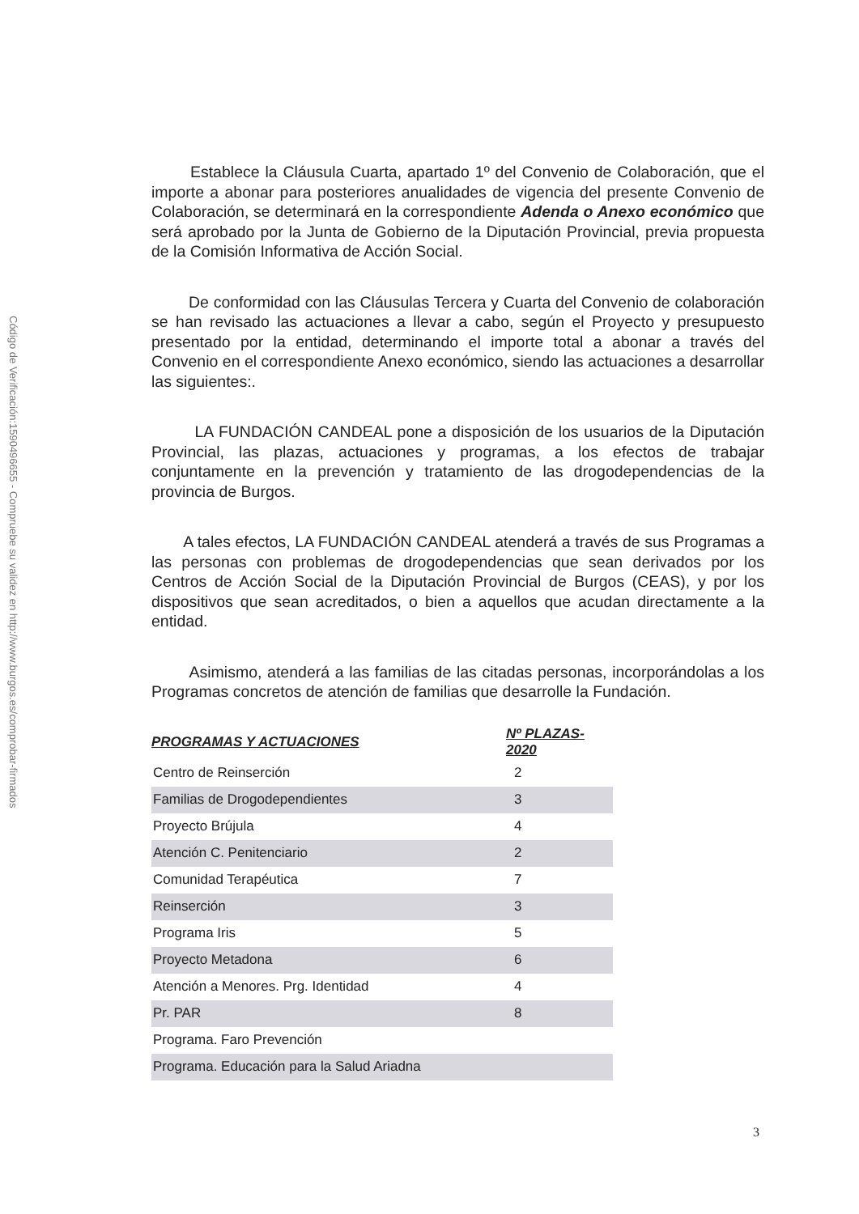Código de Verificación:1590496655 - Compruebe su validez en http://www.burgos.es/comprobar-firmados
Establece la Cláusula Cuarta, apartado 1º del Convenio de Colaboración, que el importe a abonar para posteriores anualidades de vigencia del presente Convenio de Colaboración, se determinará en la correspondiente Adenda o Anexo económico que será aprobado por la Junta de Gobierno de la Diputación Provincial, previa propuesta de la Comisión Informativa de Acción Social.
De conformidad con las Cláusulas Tercera y Cuarta del Convenio de colaboración se han revisado las actuaciones a llevar a cabo, según el Proyecto y presupuesto presentado por la entidad, determinando el importe total a abonar a través del Convenio en el correspondiente Anexo económico, siendo las actuaciones a desarrollar las siguientes:.
LA FUNDACIÓN CANDEAL pone a disposición de los usuarios de la Diputación Provincial, las plazas, actuaciones y programas, a los efectos de trabajar conjuntamente en la prevención y tratamiento de las drogodependencias de la provincia de Burgos.
A tales efectos, LA FUNDACIÓN CANDEAL atenderá a través de sus Programas a las personas con problemas de drogodependencias que sean derivados por los Centros de Acción Social de la Diputación Provincial de Burgos (CEAS), y por los dispositivos que sean acreditados, o bien a aquellos que acudan directamente a la entidad.
Asimismo, atenderá a las familias de las citadas personas, incorporándolas a los Programas concretos de atención de familias que desarrolle la Fundación.
| PROGRAMAS Y ACTUACIONES | Nº PLAZAS-2020 |
| --- | --- |
| Centro de Reinserción | 2 |
| Familias de Drogodependientes | 3 |
| Proyecto Brújula | 4 |
| Atención C. Penitenciario | 2 |
| Comunidad Terapéutica | 7 |
| Reinserción | 3 |
| Programa Iris | 5 |
| Proyecto Metadona | 6 |
| Atención a Menores. Prg. Identidad | 4 |
| Pr. PAR | 8 |
| Programa. Faro Prevención | |
| Programa. Educación para la Salud Ariadna | |
3